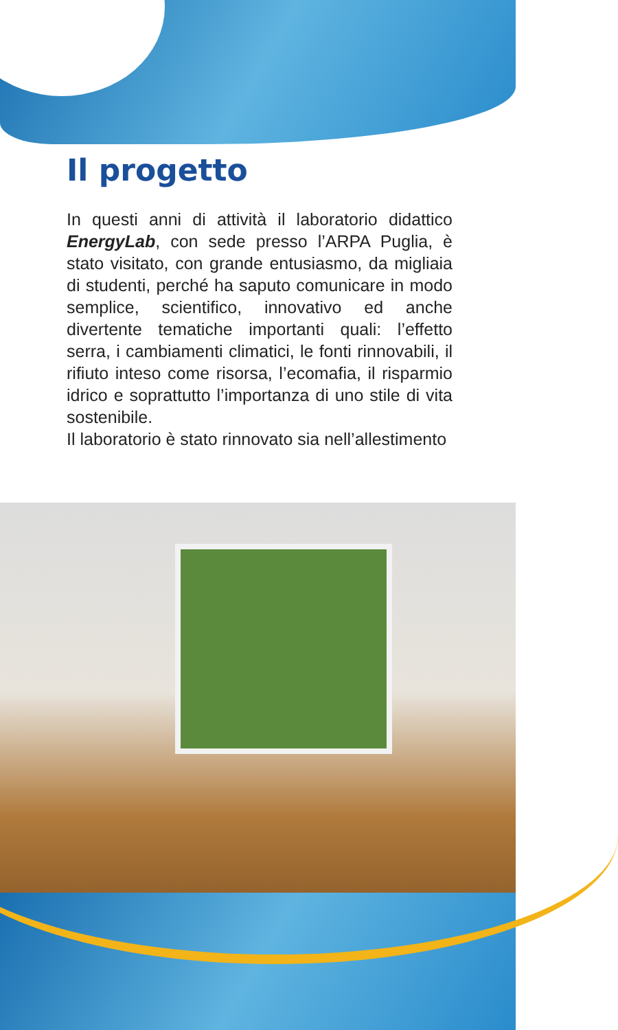Il progetto
In questi anni di attività il laboratorio didattico EnergyLab, con sede presso l’ARPA Puglia, è stato visitato, con grande entusiasmo, da migliaia di studenti, perché ha saputo comunicare in modo semplice, scientifico, innovativo ed anche divertente tematiche importanti quali: l’effetto serra, i cambiamenti climatici, le fonti rinnovabili, il rifiuto inteso come risorsa, l’ecomafia, il risparmio idrico e soprattutto l’importanza di uno stile di vita sostenibile.
Il laboratorio è stato rinnovato sia nell’allestimento